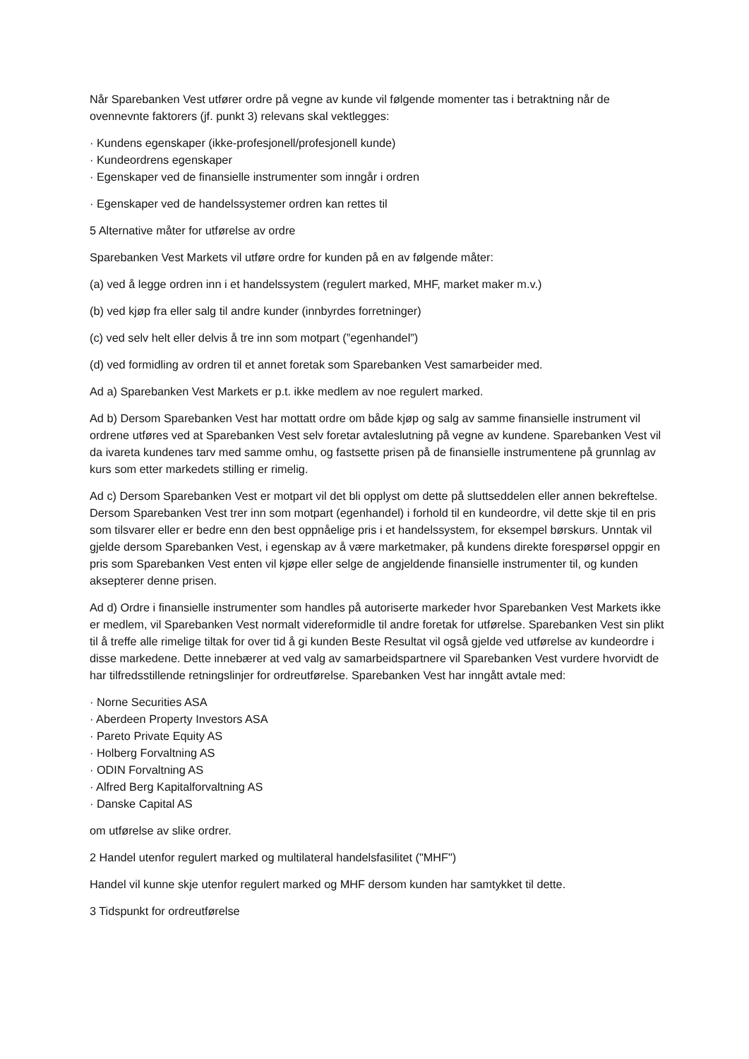Når Sparebanken Vest utfører ordre på vegne av kunde vil følgende momenter tas i betraktning når de ovennevnte faktorers (jf. punkt 3) relevans skal vektlegges:
· Kundens egenskaper (ikke-profesjonell/profesjonell kunde)
· Kundeordrens egenskaper
· Egenskaper ved de finansielle instrumenter som inngår i ordren
· Egenskaper ved de handelssystemer ordren kan rettes til
5 Alternative måter for utførelse av ordre
Sparebanken Vest Markets vil utføre ordre for kunden på en av følgende måter:
(a) ved å legge ordren inn i et handelssystem (regulert marked, MHF, market maker m.v.)
(b) ved kjøp fra eller salg til andre kunder (innbyrdes forretninger)
(c) ved selv helt eller delvis å tre inn som motpart (”egenhandel”)
(d) ved formidling av ordren til et annet foretak som Sparebanken Vest samarbeider med.
Ad a) Sparebanken Vest Markets er p.t. ikke medlem av noe regulert marked.
Ad b) Dersom Sparebanken Vest har mottatt ordre om både kjøp og salg av samme finansielle instrument vil ordrene utføres ved at Sparebanken Vest selv foretar avtaleslutning på vegne av kundene. Sparebanken Vest vil da ivareta kundenes tarv med samme omhu, og fastsette prisen på de finansielle instrumentene på grunnlag av kurs som etter markedets stilling er rimelig.
Ad c) Dersom Sparebanken Vest er motpart vil det bli opplyst om dette på sluttseddelen eller annen bekreftelse. Dersom Sparebanken Vest trer inn som motpart (egenhandel) i forhold til en kundeordre, vil dette skje til en pris som tilsvarer eller er bedre enn den best oppnåelige pris i et handelssystem, for eksempel børskurs. Unntak vil gjelde dersom Sparebanken Vest, i egenskap av å være marketmaker, på kundens direkte forespørsel oppgir en pris som Sparebanken Vest enten vil kjøpe eller selge de angjeldende finansielle instrumenter til, og kunden aksepterer denne prisen.
Ad d) Ordre i finansielle instrumenter som handles på autoriserte markeder hvor Sparebanken Vest Markets ikke er medlem, vil Sparebanken Vest normalt videreformidle til andre foretak for utførelse. Sparebanken Vest sin plikt til å treffe alle rimelige tiltak for over tid å gi kunden Beste Resultat vil også gjelde ved utførelse av kundeordre i disse markedene. Dette innebærer at ved valg av samarbeidspartnere vil Sparebanken Vest vurdere hvorvidt de har tilfredsstillende retningslinjer for ordreutførelse. Sparebanken Vest har inngått avtale med:
· Norne Securities ASA
· Aberdeen Property Investors ASA
· Pareto Private Equity AS
· Holberg Forvaltning AS
· ODIN Forvaltning AS
· Alfred Berg Kapitalforvaltning AS
· Danske Capital AS
om utførelse av slike ordrer.
2 Handel utenfor regulert marked og multilateral handelsfasilitet ("MHF")
Handel vil kunne skje utenfor regulert marked og MHF dersom kunden har samtykket til dette.
3 Tidspunkt for ordreutførelse